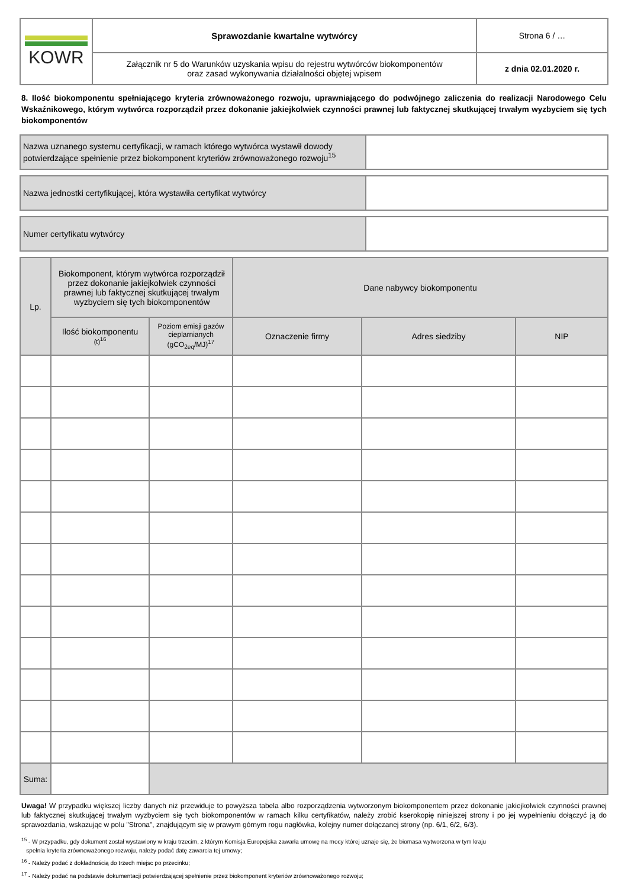| KOWR | Sprawozdanie kwartalne wytwórcy | Strona 6 / … |
| | Załącznik nr 5 do Warunków uzyskania wpisu do rejestru wytwórców biokomponentów oraz zasad wykonywania działalności objętej wpisem | z dnia 02.01.2020 r. |
8. Ilość biokomponentu spełniającego kryteria zrównoważonego rozwoju, uprawniającego do podwójnego zaliczenia do realizacji Narodowego Celu Wskaźnikowego, którym wytwórca rozporządził przez dokonanie jakiejkolwiek czynności prawnej lub faktycznej skutkującej trwałym wyzbyciem się tych biokomponentów
| Nazwa uznanego systemu certyfikacji, w ramach którego wytwórca wystawił dowody potwierdzające spełnienie przez biokomponent kryteriów zrównoważonego rozwoju<sup>15</sup> | |
| Nazwa jednostki certyfikującej, która wystawiła certyfikat wytwórcy | |
| Numer certyfikatu wytwórcy | |
| Lp. | Biokomponent, którym wytwórca rozporządził przez dokonanie jakiejkolwiek czynności prawnej lub faktycznej skutkującej trwałym wyzbyciem się tych biokomponentów | | Dane nabywcy biokomponentu | | |
| | Ilość biokomponentu (t)<sup>16</sup> | Poziom emisji gazów cieplarnianych (gCO<sub>2eq</sub>/MJ)<sup>17</sup> | Oznaczenie firmy | Adres siedziby | NIP |
| Suma: | | | | | |
Uwaga! W przypadku większej liczby danych niż przewiduje to powyższa tabela albo rozporządzenia wytworzonym biokomponentem przez dokonanie jakiejkolwiek czynności prawnej lub faktycznej skutkującej trwałym wyzbyciem się tych biokomponentów w ramach kilku certyfikatów, należy zrobić kserokopię niniejszej strony i po jej wypełnieniu dołączyć ją do sprawozdania, wskazując w polu "Strona", znajdującym się w prawym górnym rogu nagłówka, kolejny numer dołączanej strony (np. 6/1, 6/2, 6/3).
<sup>15</sup> - W przypadku, gdy dokument został wystawiony w kraju trzecim, z którym Komisja Europejska zawarła umowę na mocy której uznaje się, że biomasa wytworzona w tym kraju
spełnia kryteria zrównoważonego rozwoju, należy podać datę zawarcia tej umowy;
<sup>16</sup> - Należy podać z dokładnością do trzech miejsc po przecinku;
<sup>17</sup> - Należy podać na podstawie dokumentacji potwierdzającej spełnienie przez biokomponent kryteriów zrównoważonego rozwoju;